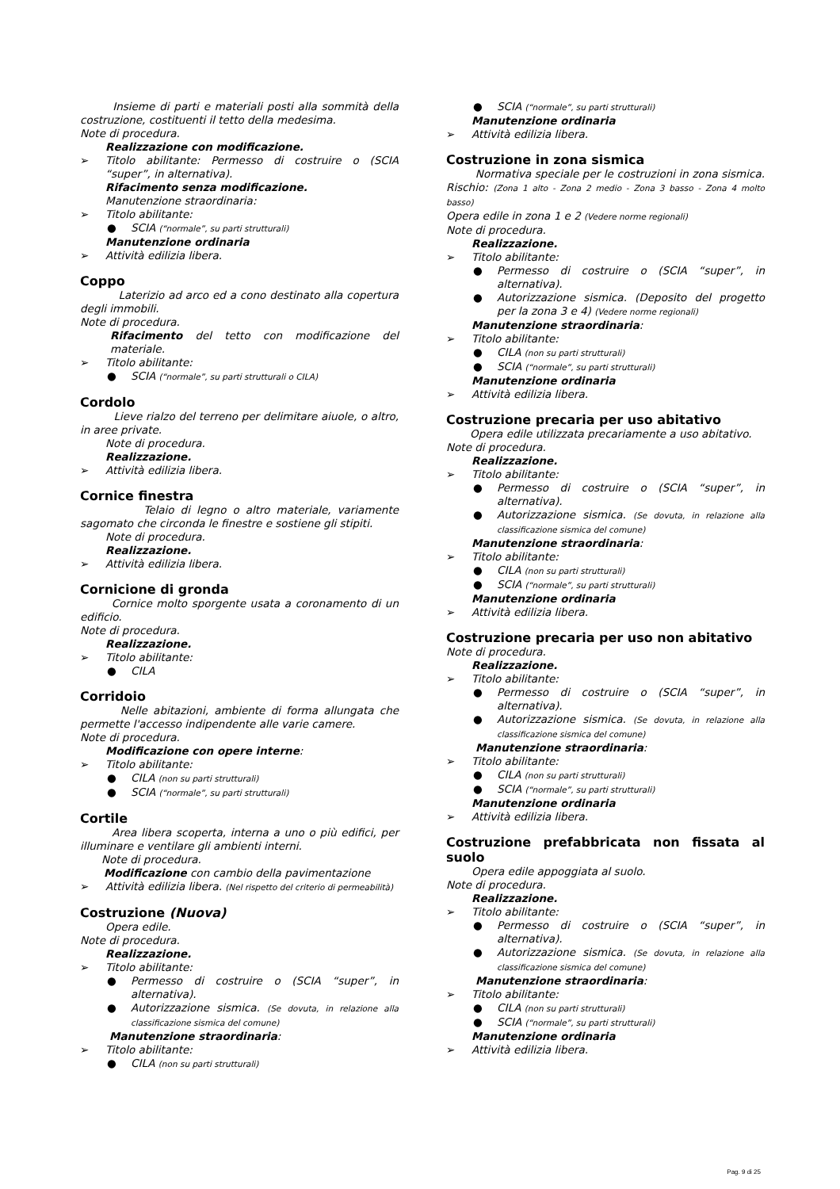Insieme di parti e materiali posti alla sommità della costruzione, costituenti il tetto della medesima.
Note di procedura.
Realizzazione con modificazione.
➢ Titolo abilitante: Permesso di costruire o (SCIA “super”, in alternativa).
Rifacimento senza modificazione.
Manutenzione straordinaria:
➢ Titolo abilitante:
● SCIA (“normale”, su parti strutturali)
Manutenzione ordinaria
➢ Attività edilizia libera.
Coppo
Laterizio ad arco ed a cono destinato alla copertura degli immobili.
Note di procedura.
Rifacimento del tetto con modificazione del materiale.
➢ Titolo abilitante:
● SCIA (“normale”, su parti strutturali o CILA)
Cordolo
Lieve rialzo del terreno per delimitare aiuole, o altro, in aree private.
Note di procedura.
Realizzazione.
➢ Attività edilizia libera.
Cornice finestra
Telaio di legno o altro materiale, variamente sagomato che circonda le finestre e sostiene gli stipiti.
Note di procedura.
Realizzazione.
➢ Attività edilizia libera.
Cornicione di gronda
Cornice molto sporgente usata a coronamento di un edificio.
Note di procedura.
Realizzazione.
➢ Titolo abilitante:
● CILA
Corridoio
Nelle abitazioni, ambiente di forma allungata che permette l'accesso indipendente alle varie camere.
Note di procedura.
Modificazione con opere interne:
➢ Titolo abilitante:
● CILA (non su parti strutturali)
● SCIA (“normale”, su parti strutturali)
Cortile
Area libera scoperta, interna a uno o più edifici, per illuminare e ventilare gli ambienti interni.
Note di procedura.
Modificazione con cambio della pavimentazione
➢ Attività edilizia libera. (Nel rispetto del criterio di permeabilità)
Costruzione (Nuova)
Opera edile.
Note di procedura.
Realizzazione.
➢ Titolo abilitante:
● Permesso di costruire o (SCIA “super”, in alternativa).
● Autorizzazione sismica. (Se dovuta, in relazione alla classificazione sismica del comune)
Manutenzione straordinaria:
➢ Titolo abilitante:
● CILA (non su parti strutturali)
● SCIA (“normale”, su parti strutturali)
Manutenzione ordinaria
➢ Attività edilizia libera.
Costruzione in zona sismica
Normativa speciale per le costruzioni in zona sismica. Rischio: (Zona 1 alto - Zona 2 medio - Zona 3 basso - Zona 4 molto basso)
Opera edile in zona 1 e 2 (Vedere norme regionali)
Note di procedura.
Realizzazione.
➢ Titolo abilitante:
● Permesso di costruire o (SCIA “super”, in alternativa).
● Autorizzazione sismica. (Deposito del progetto per la zona 3 e 4) (Vedere norme regionali)
Manutenzione straordinaria:
➢ Titolo abilitante:
● CILA (non su parti strutturali)
● SCIA (“normale”, su parti strutturali)
Manutenzione ordinaria
➢ Attività edilizia libera.
Costruzione precaria per uso abitativo
Opera edile utilizzata precariamente a uso abitativo.
Note di procedura.
Realizzazione.
➢ Titolo abilitante:
● Permesso di costruire o (SCIA “super”, in alternativa).
● Autorizzazione sismica. (Se dovuta, in relazione alla classificazione sismica del comune)
Manutenzione straordinaria:
➢ Titolo abilitante:
● CILA (non su parti strutturali)
● SCIA (“normale”, su parti strutturali)
Manutenzione ordinaria
➢ Attività edilizia libera.
Costruzione precaria per uso non abitativo
Note di procedura.
Realizzazione.
➢ Titolo abilitante:
● Permesso di costruire o (SCIA “super”, in alternativa).
● Autorizzazione sismica. (Se dovuta, in relazione alla classificazione sismica del comune)
Manutenzione straordinaria:
➢ Titolo abilitante:
● CILA (non su parti strutturali)
● SCIA (“normale”, su parti strutturali)
Manutenzione ordinaria
➢ Attività edilizia libera.
Costruzione prefabbricata non fissata al suolo
Opera edile appoggiata al suolo.
Note di procedura.
Realizzazione.
➢ Titolo abilitante:
● Permesso di costruire o (SCIA “super”, in alternativa).
● Autorizzazione sismica. (Se dovuta, in relazione alla classificazione sismica del comune)
Manutenzione straordinaria:
➢ Titolo abilitante:
● CILA (non su parti strutturali)
● SCIA (“normale”, su parti strutturali)
Manutenzione ordinaria
➢ Attività edilizia libera.
Pag. 9 di 25